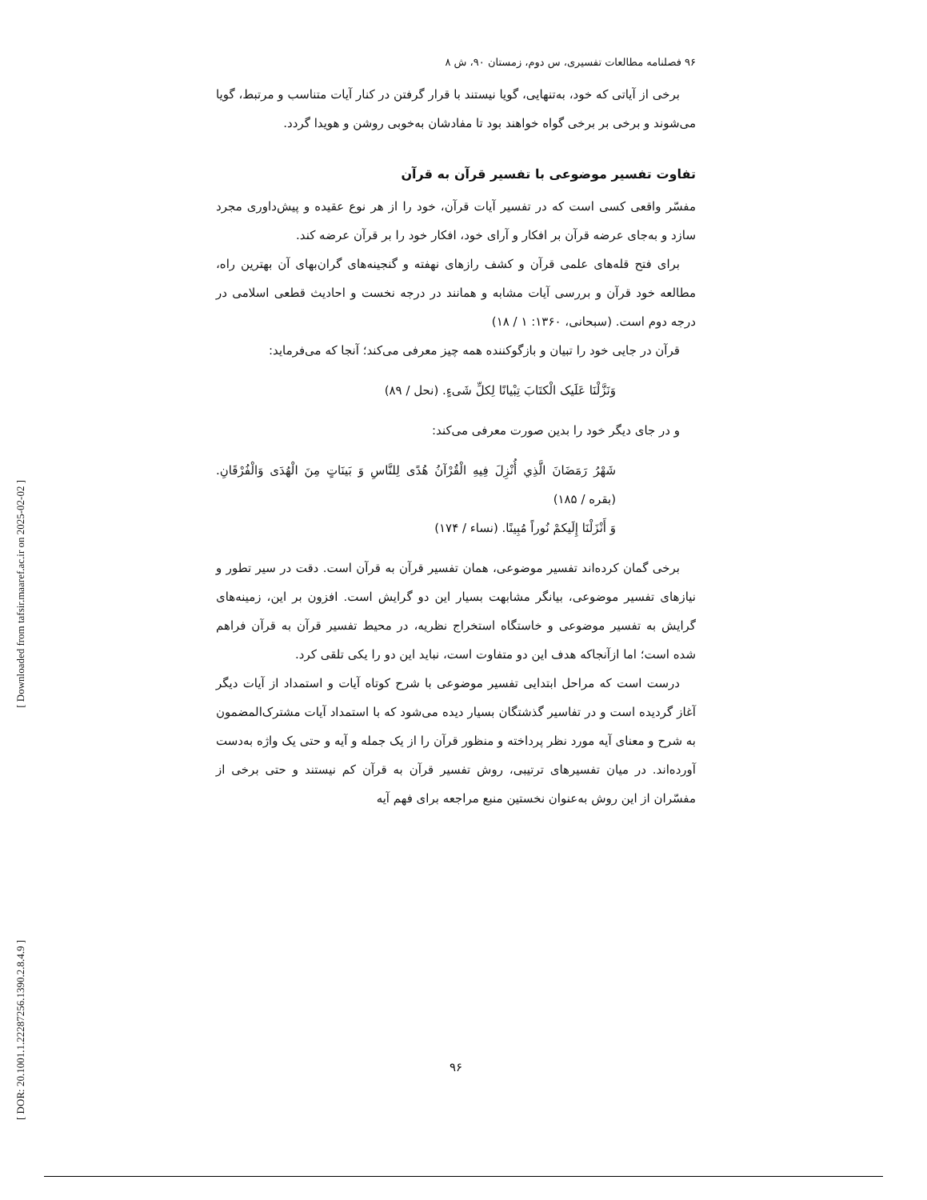۹۶ فصلنامه مطالعات تفسیری، س دوم، زمستان ۹۰، ش ۸
برخی از آیاتی که خود، به‌تنهایی، گویا نیستند با قرار گرفتن در کنار آیات متناسب و مرتبط، گویا می‌شوند و برخی بر برخی گواه خواهند بود تا مفادشان به‌خوبی روشن و هویدا گردد.
تفاوت تفسیر موضوعی با تفسیر قرآن به قرآن
مفسّر واقعی کسی است که در تفسیر آیات قرآن، خود را از هر نوع عقیده و پیش‌داوری مجرد سازد و به‌جای عرضه قرآن بر افکار و آرای خود، افکار خود را بر قرآن عرضه کند.
برای فتح قله‌های علمی قرآن و کشف رازهای نهفته و گنجینه‌های گران‌بهای آن بهترین راه، مطالعه خود قرآن و بررسی آیات مشابه و همانند در درجه نخست و احادیث قطعی اسلامی در درجه دوم است. (سبحانی، ۱۳۶۰: ۱ / ۱۸)
قرآن در جایی خود را تبیان و بازگوکننده همه چیز معرفی می‌کند؛ آنجا که می‌فرماید:
وَنَزَّلْنَا عَلَیک الْکتَابَ تِبْیانًا لِکلِّ شَیءٍ. (نحل / ۸۹)
و در جای دیگر خود را بدین صورت معرفی می‌کند:
شَهْرُ رَمَضَانَ الَّذِي أُنْزِلَ فِیهِ الْقُرْآنُ هُدًی لِلنَّاسِ وَ بَینَاتٍ مِنَ الْهُدَی وَالْفُرْقَانِ. (بقره / ۱۸۵)
وَ أَنْزَلْنَا إِلَیکمْ نُوراً مُبِینًا. (نساء / ۱۷۴)
برخی گمان کرده‌اند تفسیر موضوعی، همان تفسیر قرآن به قرآن است. دقت در سیر تطور و نیازهای تفسیر موضوعی، بیانگر مشابهت بسیار این دو گرایش است. افزون بر این، زمینه‌های گرایش به تفسیر موضوعی و خاستگاه استخراج نظریه، در محیط تفسیر قرآن به قرآن فراهم شده است؛ اما ازآنجاکه هدف این دو متفاوت است، نباید این دو را یکی تلقی کرد.
درست است که مراحل ابتدایی تفسیر موضوعی با شرح کوتاه آیات و استمداد از آیات دیگر آغاز گردیده است و در تفاسیر گذشتگان بسیار دیده می‌شود که با استمداد آیات مشترک‌المضمون به شرح و معنای آیه مورد نظر پرداخته و منظور قرآن را از یک جمله و آیه و حتی یک واژه به‌دست آورده‌اند. در میان تفسیرهای ترتیبی، روش تفسیر قرآن به قرآن کم نیستند و حتی برخی از مفسّران از این روش به‌عنوان نخستین منبع مراجعه برای فهم آیه
۹۶
[ Downloaded from tafsir.maaref.ac.ir on 2025-02-02 ]
[ DOR: 20.1001.1.22287256.1390.2.8.4.9 ]